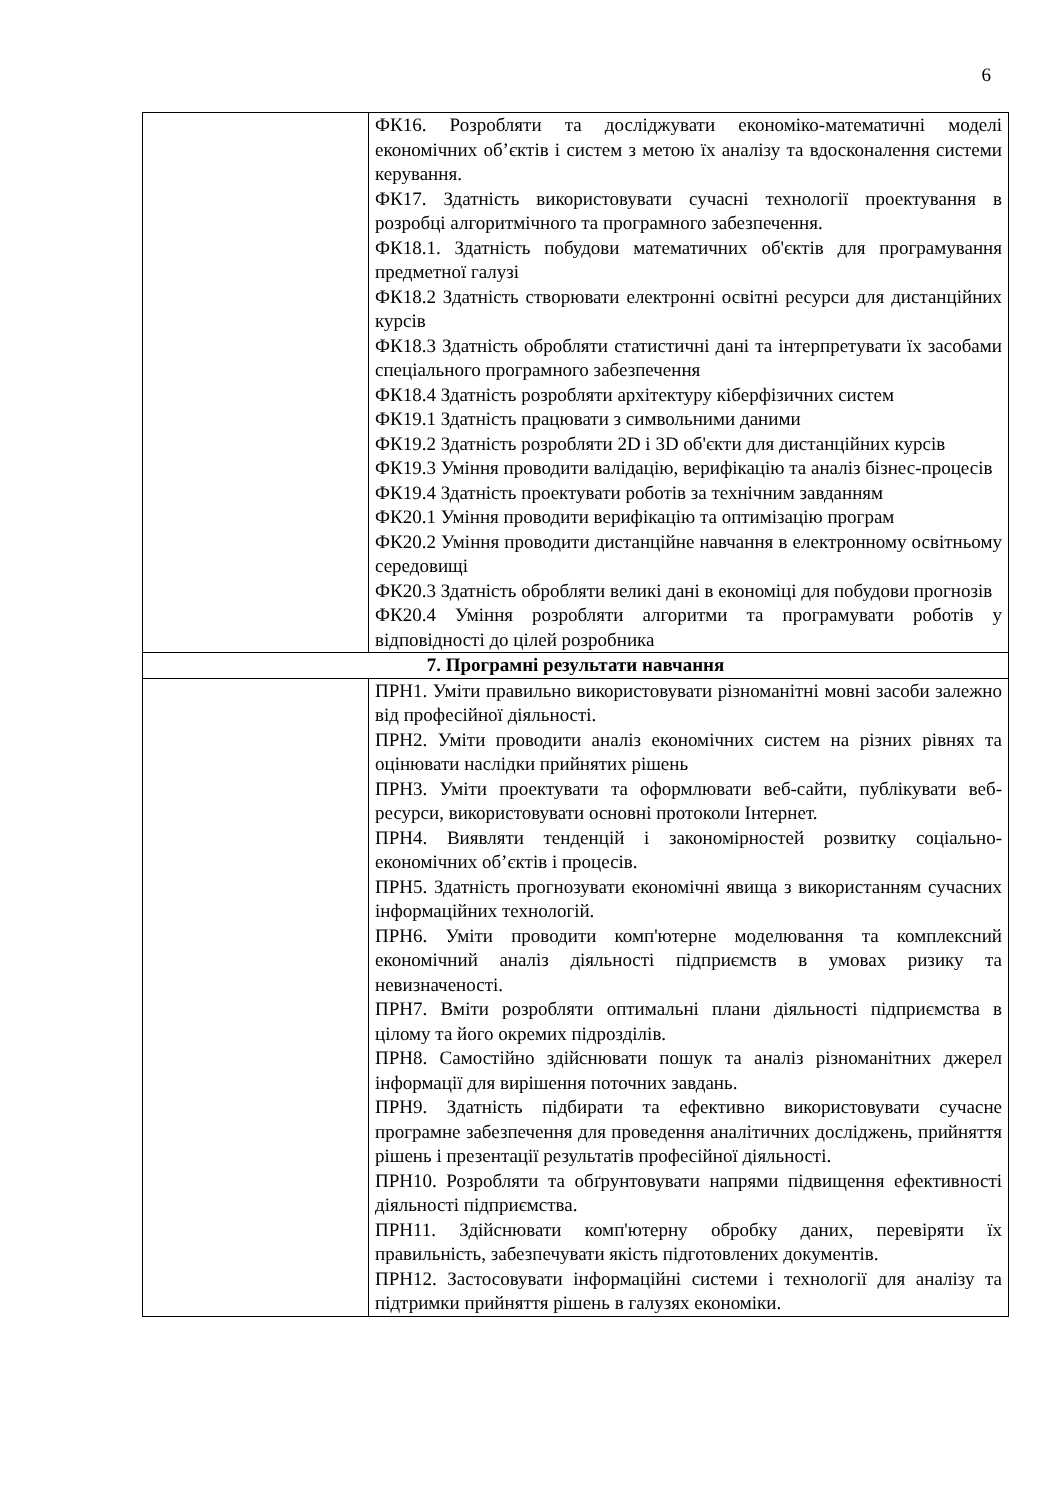6
| | ФК16. Розробляти та досліджувати економіко-математичні моделі економічних об’єктів і систем з метою їх аналізу та вдосконалення системи керування. ФК17. Здатність використовувати сучасні технології проектування в розробці алгоритмічного та програмного забезпечення. ФК18.1. Здатність побудови математичних об'єктів для програмування предметної галузі ФК18.2 Здатність створювати електронні освітні ресурси для дистанційних курсів ФК18.3 Здатність обробляти статистичні дані та інтерпретувати їх засобами спеціального програмного забезпечення ФК18.4 Здатність розробляти архітектуру кіберфізичних систем ФК19.1 Здатність працювати з символьними даними ФК19.2 Здатність розробляти 2D і 3D об'єкти для дистанційних курсів ФК19.3 Уміння проводити валідацію, верифікацію та аналіз бізнес-процесів ФК19.4 Здатність проектувати роботів за технічним завданням ФК20.1 Уміння проводити верифікацію та оптимізацію програм ФК20.2 Уміння проводити дистанційне навчання в електронному освітньому середовищі ФК20.3 Здатність обробляти великі дані в економіці для побудови прогнозів ФК20.4 Уміння розробляти алгоритми та програмувати роботів у відповідності до цілей розробника |
| 7. Програмні результати навчання | |
| | ПРН1. Уміти правильно використовувати різноманітні мовні засоби залежно від професійної діяльності. ПРН2. Уміти проводити аналіз економічних систем на різних рівнях та оцінювати наслідки прийнятих рішень ПРН3. Уміти проектувати та оформлювати веб-сайти, публікувати веб-ресурси, використовувати основні протоколи Інтернет. ПРН4. Виявляти тенденцій і закономірностей розвитку соціально-економічних об’єктів і процесів. ПРН5. Здатність прогнозувати економічні явища з використанням сучасних інформаційних технологій. ПРН6. Уміти проводити комп'ютерне моделювання та комплексний економічний аналіз діяльності підприємств в умовах ризику та невизначеності. ПРН7. Вміти розробляти оптимальні плани діяльності підприємства в цілому та його окремих підрозділів. ПРН8. Самостійно здійснювати пошук та аналіз різноманітних джерел інформації для вирішення поточних завдань. ПРН9. Здатність підбирати та ефективно використовувати сучасне програмне забезпечення для проведення аналітичних досліджень, прийняття рішень і презентації результатів професійної діяльності. ПРН10. Розробляти та обґрунтовувати напрями підвищення ефективності діяльності підприємства. ПРН11. Здійснювати комп'ютерну обробку даних, перевіряти їх правильність, забезпечувати якість підготовлених документів. ПРН12. Застосовувати інформаційні системи і технології для аналізу та підтримки прийняття рішень в галузях економіки. |